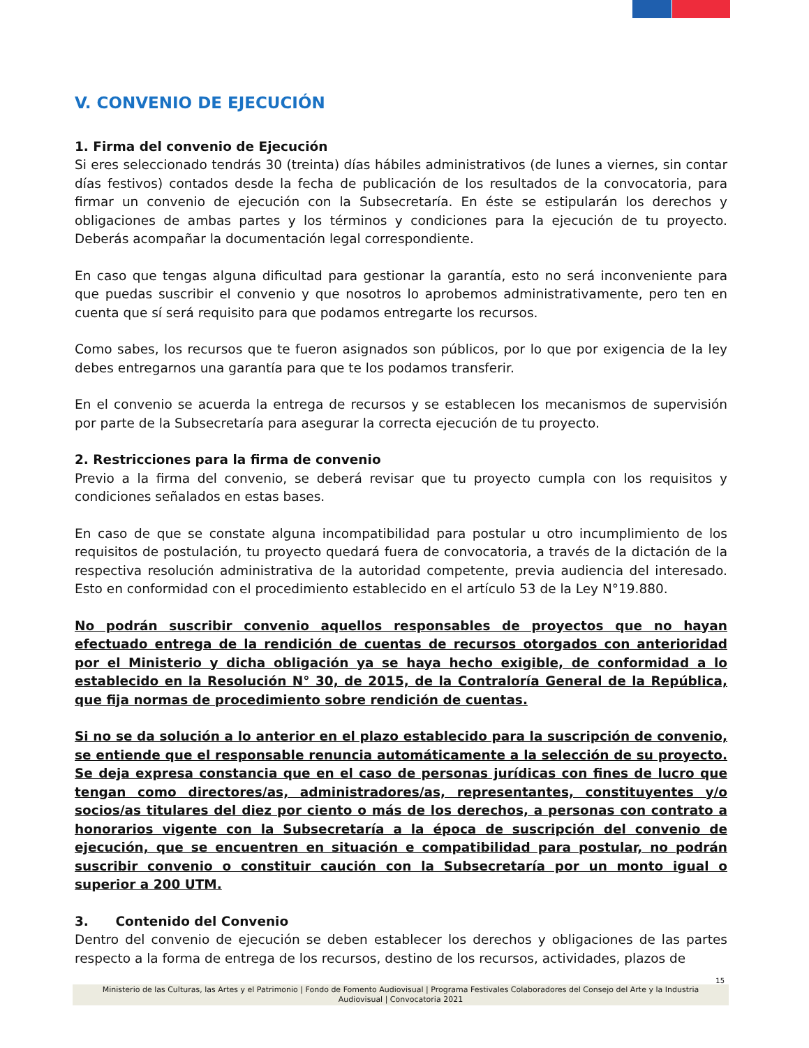V. CONVENIO DE EJECUCIÓN
1. Firma del convenio de Ejecución
Si eres seleccionado tendrás 30 (treinta) días hábiles administrativos (de lunes a viernes, sin contar días festivos) contados desde la fecha de publicación de los resultados de la convocatoria, para firmar un convenio de ejecución con la Subsecretaría. En éste se estipularán los derechos y obligaciones de ambas partes y los términos y condiciones para la ejecución de tu proyecto. Deberás acompañar la documentación legal correspondiente.
En caso que tengas alguna dificultad para gestionar la garantía, esto no será inconveniente para que puedas suscribir el convenio y que nosotros lo aprobemos administrativamente, pero ten en cuenta que sí será requisito para que podamos entregarte los recursos.
Como sabes, los recursos que te fueron asignados son públicos, por lo que por exigencia de la ley debes entregarnos una garantía para que te los podamos transferir.
En el convenio se acuerda la entrega de recursos y se establecen los mecanismos de supervisión por parte de la Subsecretaría para asegurar la correcta ejecución de tu proyecto.
2. Restricciones para la firma de convenio
Previo a la firma del convenio, se deberá revisar que tu proyecto cumpla con los requisitos y condiciones señalados en estas bases.
En caso de que se constate alguna incompatibilidad para postular u otro incumplimiento de los requisitos de postulación, tu proyecto quedará fuera de convocatoria, a través de la dictación de la respectiva resolución administrativa de la autoridad competente, previa audiencia del interesado. Esto en conformidad con el procedimiento establecido en el artículo 53 de la Ley N°19.880.
No podrán suscribir convenio aquellos responsables de proyectos que no hayan efectuado entrega de la rendición de cuentas de recursos otorgados con anterioridad por el Ministerio y dicha obligación ya se haya hecho exigible, de conformidad a lo establecido en la Resolución N° 30, de 2015, de la Contraloría General de la República, que fija normas de procedimiento sobre rendición de cuentas.
Si no se da solución a lo anterior en el plazo establecido para la suscripción de convenio, se entiende que el responsable renuncia automáticamente a la selección de su proyecto. Se deja expresa constancia que en el caso de personas jurídicas con fines de lucro que tengan como directores/as, administradores/as, representantes, constituyentes y/o socios/as titulares del diez por ciento o más de los derechos, a personas con contrato a honorarios vigente con la Subsecretaría a la época de suscripción del convenio de ejecución, que se encuentren en situación e compatibilidad para postular, no podrán suscribir convenio o constituir caución con la Subsecretaría por un monto igual o superior a 200 UTM.
3. Contenido del Convenio
Dentro del convenio de ejecución se deben establecer los derechos y obligaciones de las partes respecto a la forma de entrega de los recursos, destino de los recursos, actividades, plazos de
15
Ministerio de las Culturas, las Artes y el Patrimonio | Fondo de Fomento Audiovisual | Programa Festivales Colaboradores del Consejo del Arte y la Industria Audiovisual | Convocatoria 2021